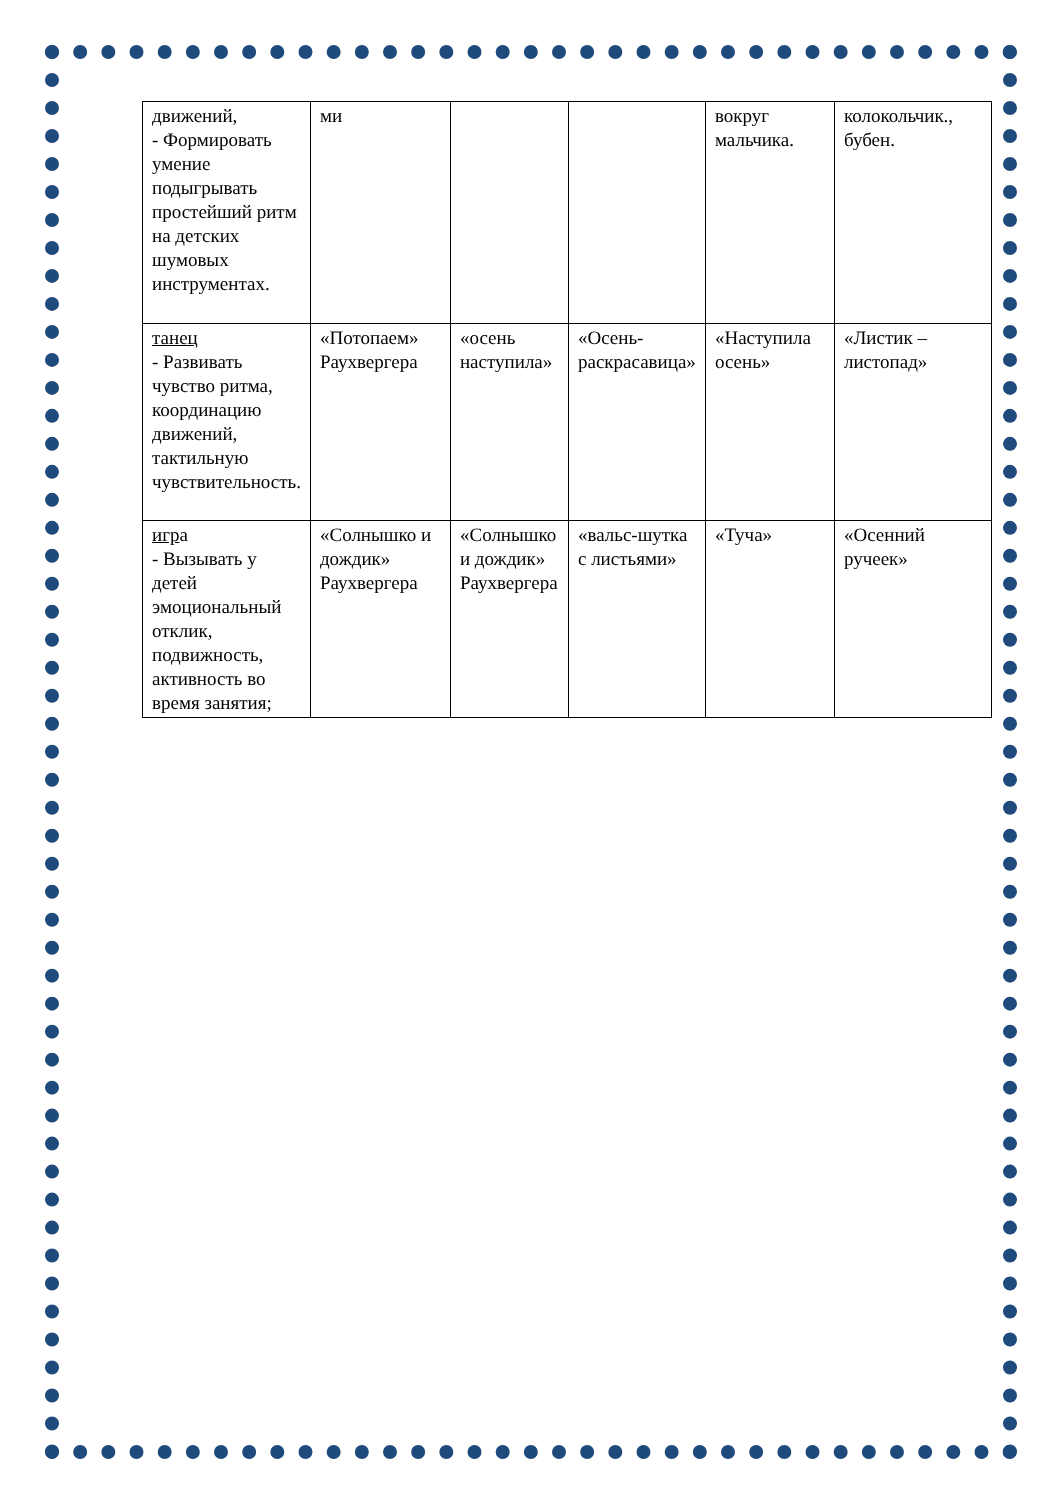| движений, - Формировать умение подыгрывать простейший ритм на детских шумовых инструментах. | ми | | | вокруг мальчика. | колокольчик., бубен. |
| танец - Развивать чувство ритма, координацию движений, тактильную чувствительность. | «Потопаем» Раухвергера | «осень наступила» | «Осень-раскрасавица» | «Наступила осень» | «Листик – листопад» |
| игр а - Вызывать у детей эмоциональный отклик, подвижность, активность во время занятия; | «Солнышко и дождик» Раухвергера | «Солнышко и дождик» Раухвергера | «вальс-шутка с листьями» | «Туча» | «Осенний ручеек» |